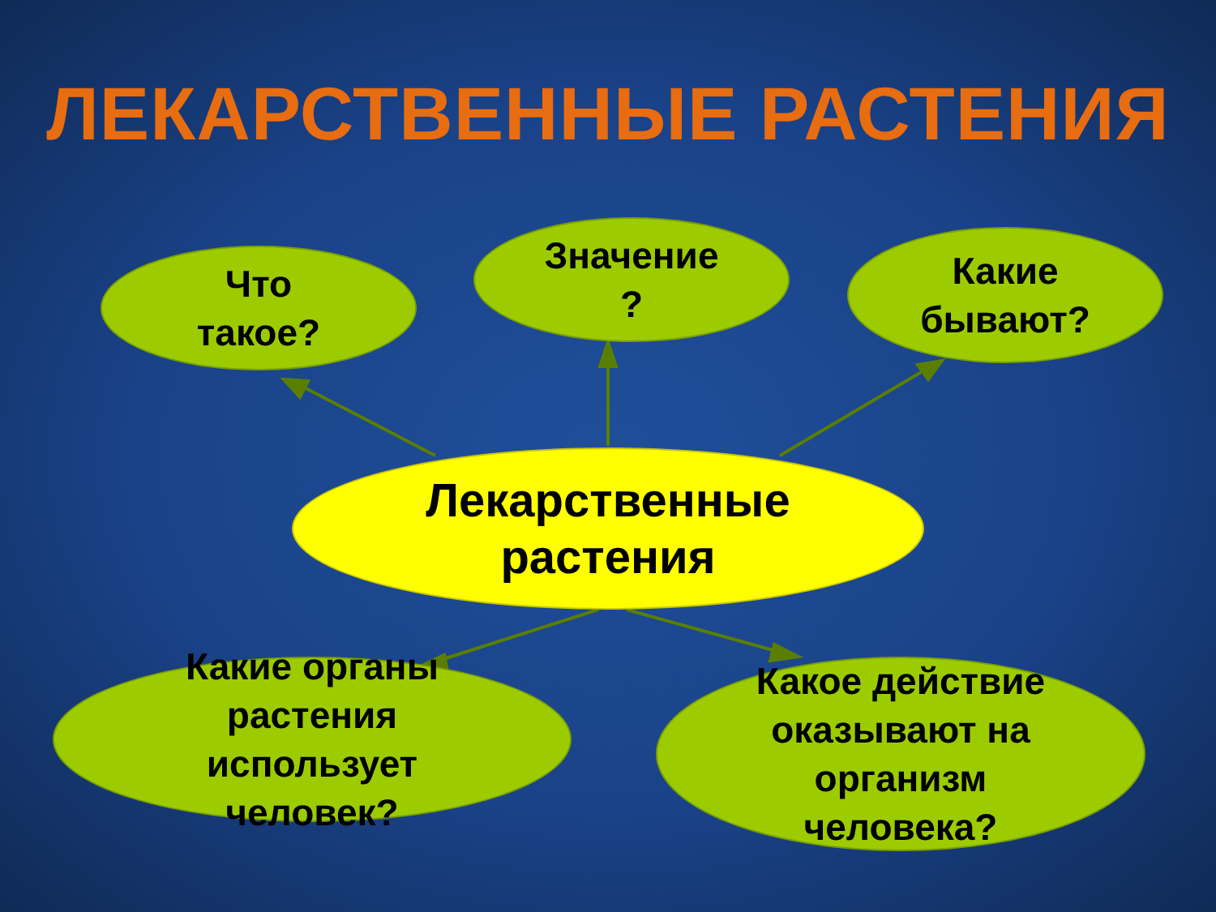ЛЕКАРСТВЕННЫЕ РАСТЕНИЯ
Что
такое?
Значение
?
Какие
бывают?
Лекарственные
растения
Какие органы
растения
использует
человек?
Какое действие
оказывают на
организм
человека?